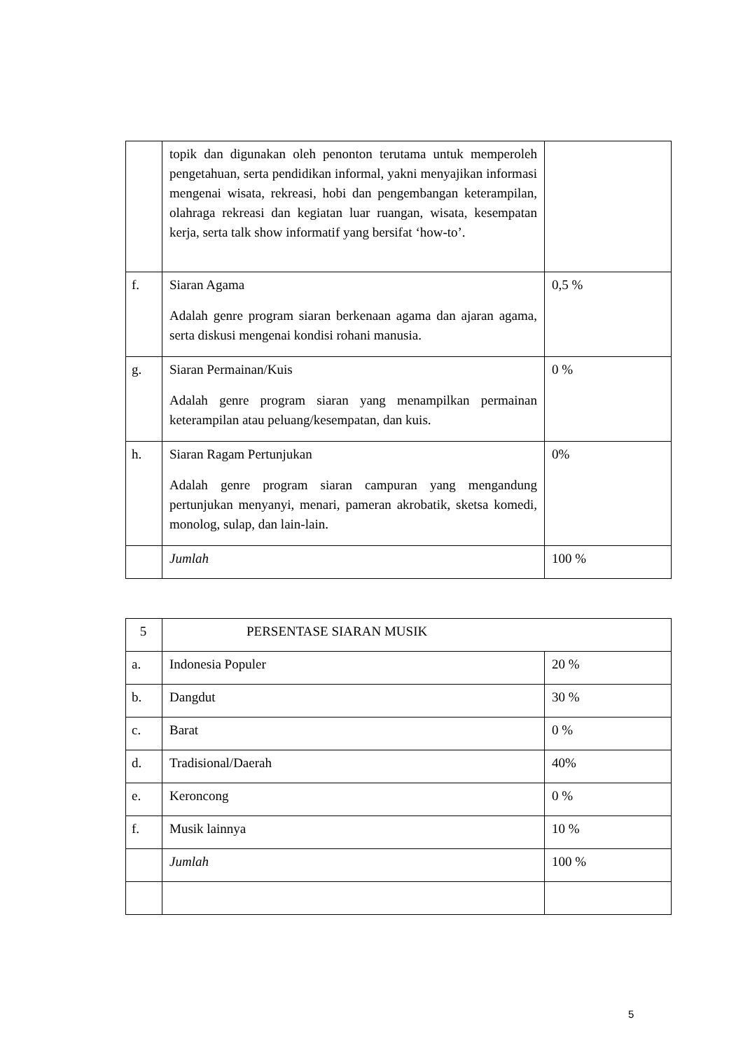| | topik dan digunakan oleh penonton terutama untuk memperoleh pengetahuan, serta pendidikan informal, yakni menyajikan informasi mengenai wisata, rekreasi, hobi dan pengembangan keterampilan, olahraga rekreasi dan kegiatan luar ruangan, wisata, kesempatan kerja, serta talk show informatif yang bersifat ‘how-to’. | |
| f. | Siaran Agama Adalah genre program siaran berkenaan agama dan ajaran agama, serta diskusi mengenai kondisi rohani manusia. | 0,5 % |
| g. | Siaran Permainan/Kuis Adalah genre program siaran yang menampilkan permainan keterampilan atau peluang/kesempatan, dan kuis. | 0 % |
| h. | Siaran Ragam Pertunjukan Adalah genre program siaran campuran yang mengandung pertunjukan menyanyi, menari, pameran akrobatik, sketsa komedi, monolog, sulap, dan lain-lain. | 0% |
| | Jumlah | 100 % |
| 5 | PERSENTASE SIARAN MUSIK | |
| a. | Indonesia Populer | 20 % |
| b. | Dangdut | 30 % |
| c. | Barat | 0 % |
| d. | Tradisional/Daerah | 40% |
| e. | Keroncong | 0 % |
| f. | Musik lainnya | 10 % |
| | Jumlah | 100 % |
5